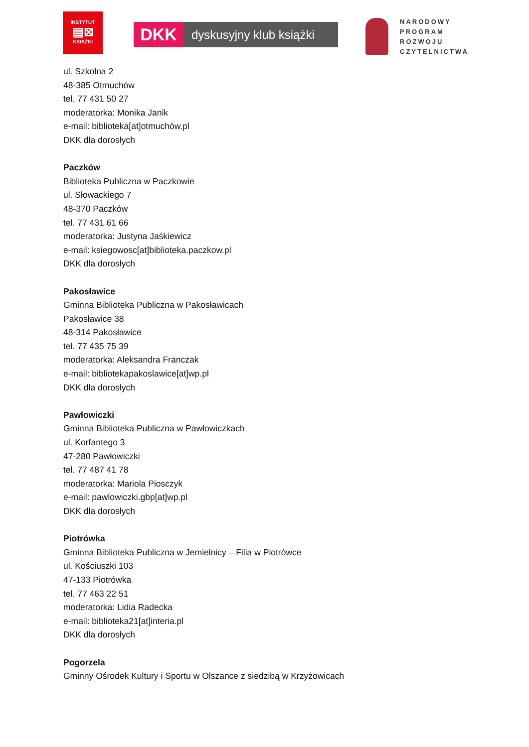INSTYTUT
▤⊠
KSIĄŻKI
DKK dyskusyjny klub książki
NARODOWY
PROGRAM
ROZWOJU
CZYTELNICTWA
ul. Szkolna 2
48-385 Otmuchów
tel. 77 431 50 27
moderatorka: Monika Janik
e-mail: biblioteka[at]otmuchów.pl
DKK dla dorosłych
Paczków
Biblioteka Publiczna w Paczkowie
ul. Słowackiego 7
48-370 Paczków
tel. 77 431 61 66
moderatorka: Justyna Jaśkiewicz
e-mail: ksiegowosc[at]biblioteka.paczkow.pl
DKK dla dorosłych
Pakosławice
Gminna Biblioteka Publiczna w Pakosławicach
Pakosławice 38
48-314 Pakosławice
tel. 77 435 75 39
moderatorka: Aleksandra Franczak
e-mail: bibliotekapakoslawice[at]wp.pl
DKK dla dorosłych
Pawłowiczki
Gminna Biblioteka Publiczna w Pawłowiczkach
ul. Korfantego 3
47-280 Pawłowiczki
tel. 77 487 41 78
moderatorka: Mariola Piosczyk
e-mail: pawlowiczki.gbp[at]wp.pl
DKK dla dorosłych
Piotrówka
Gminna Biblioteka Publiczna w Jemielnicy – Filia w Piotrówce
ul. Kościuszki 103
47-133 Piotrówka
tel. 77 463 22 51
moderatorka: Lidia Radecka
e-mail: biblioteka21[at]interia.pl
DKK dla dorosłych
Pogorzela
Gminny Ośrodek Kultury i Sportu w Olszance z siedzibą w Krzyżowicach